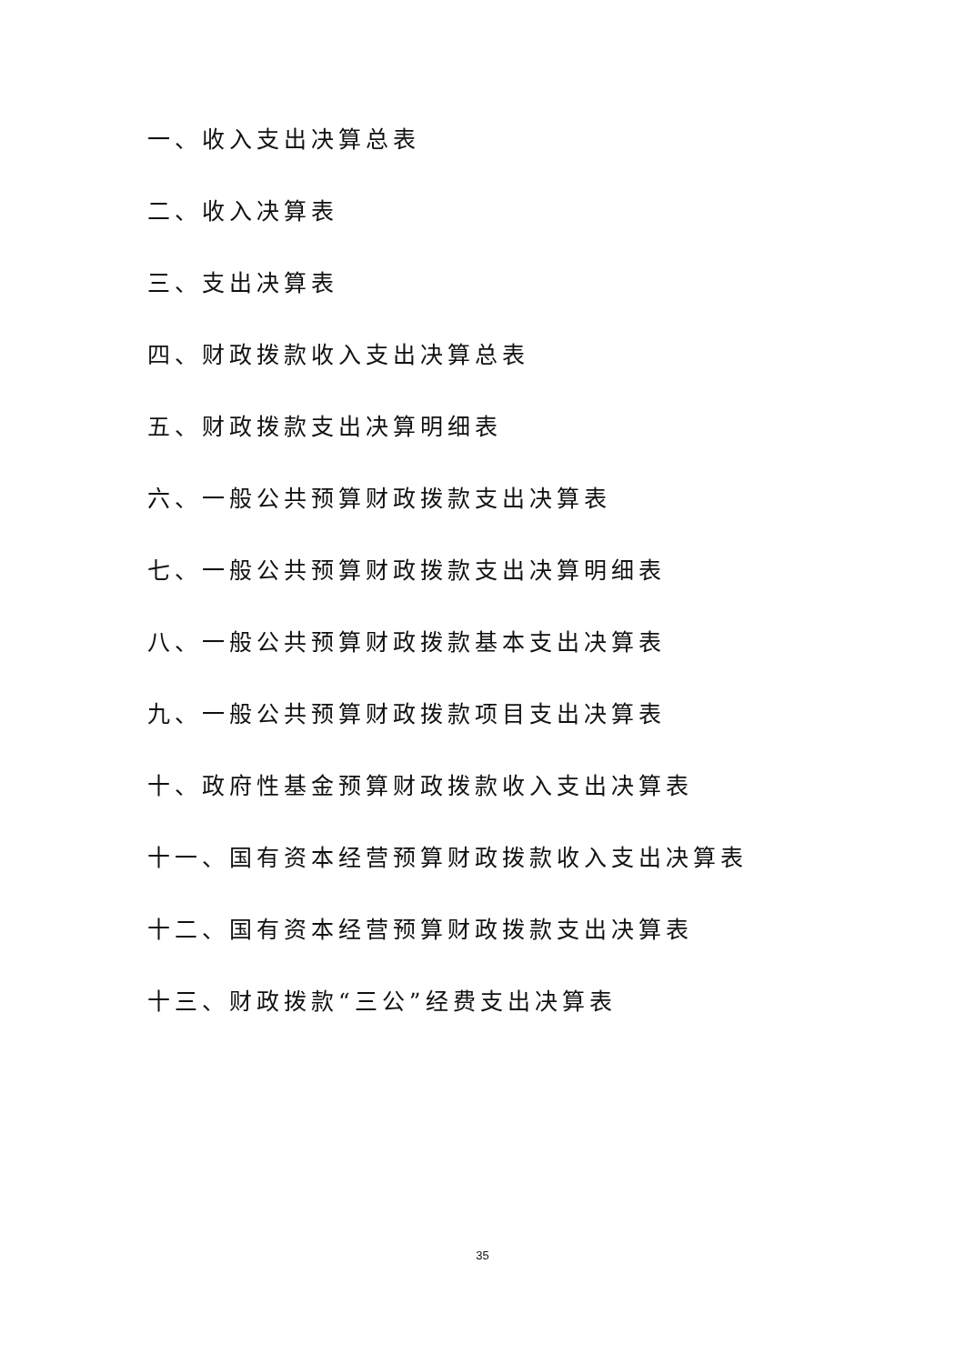一、收入支出决算总表
二、收入决算表
三、支出决算表
四、财政拨款收入支出决算总表
五、财政拨款支出决算明细表
六、一般公共预算财政拨款支出决算表
七、一般公共预算财政拨款支出决算明细表
八、一般公共预算财政拨款基本支出决算表
九、一般公共预算财政拨款项目支出决算表
十、政府性基金预算财政拨款收入支出决算表
十一、国有资本经营预算财政拨款收入支出决算表
十二、国有资本经营预算财政拨款支出决算表
十三、财政拨款“三公”经费支出决算表
35